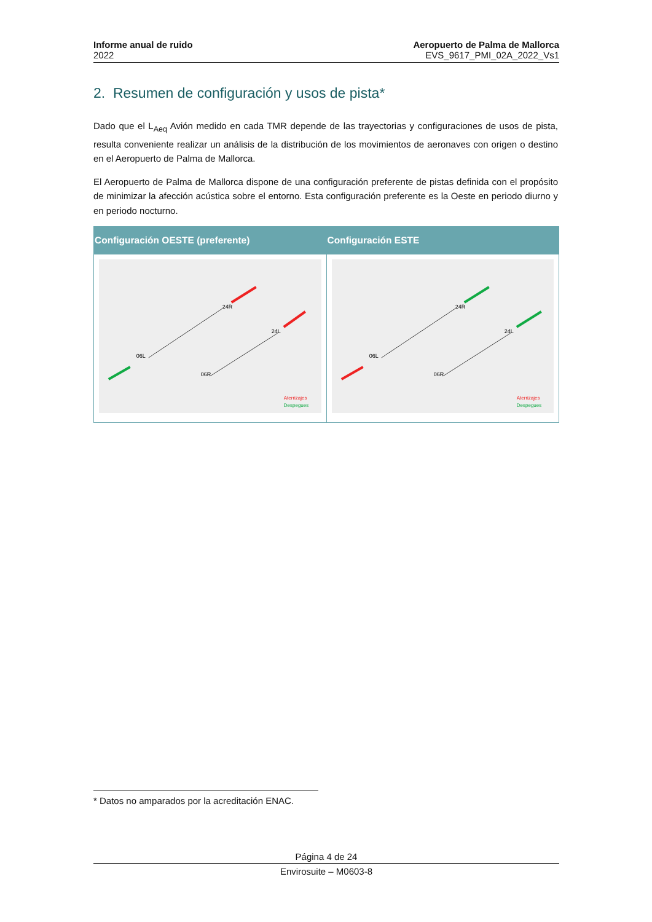Informe anual de ruido
2022
Aeropuerto de Palma de Mallorca
EVS_9617_PMI_02A_2022_Vs1
2. Resumen de configuración y usos de pista*
Dado que el L<sub>Aeq</sub> Avión medido en cada TMR depende de las trayectorias y configuraciones de usos de pista, resulta conveniente realizar un análisis de la distribución de los movimientos de aeronaves con origen o destino en el Aeropuerto de Palma de Mallorca.
El Aeropuerto de Palma de Mallorca dispone de una configuración preferente de pistas definida con el propósito de minimizar la afección acústica sobre el entorno. Esta configuración preferente es la Oeste en periodo diurno y en periodo nocturno.
| Configuración OESTE (preferente) | Configuración ESTE |
| --- | --- |
| 24R 24L 06L 06R Aterrizajes Despegues | 24R 24L 06L 06R Aterrizajes Despegues |
* Datos no amparados por la acreditación ENAC.
Página 4 de 24
Envirosuite – M0603-8